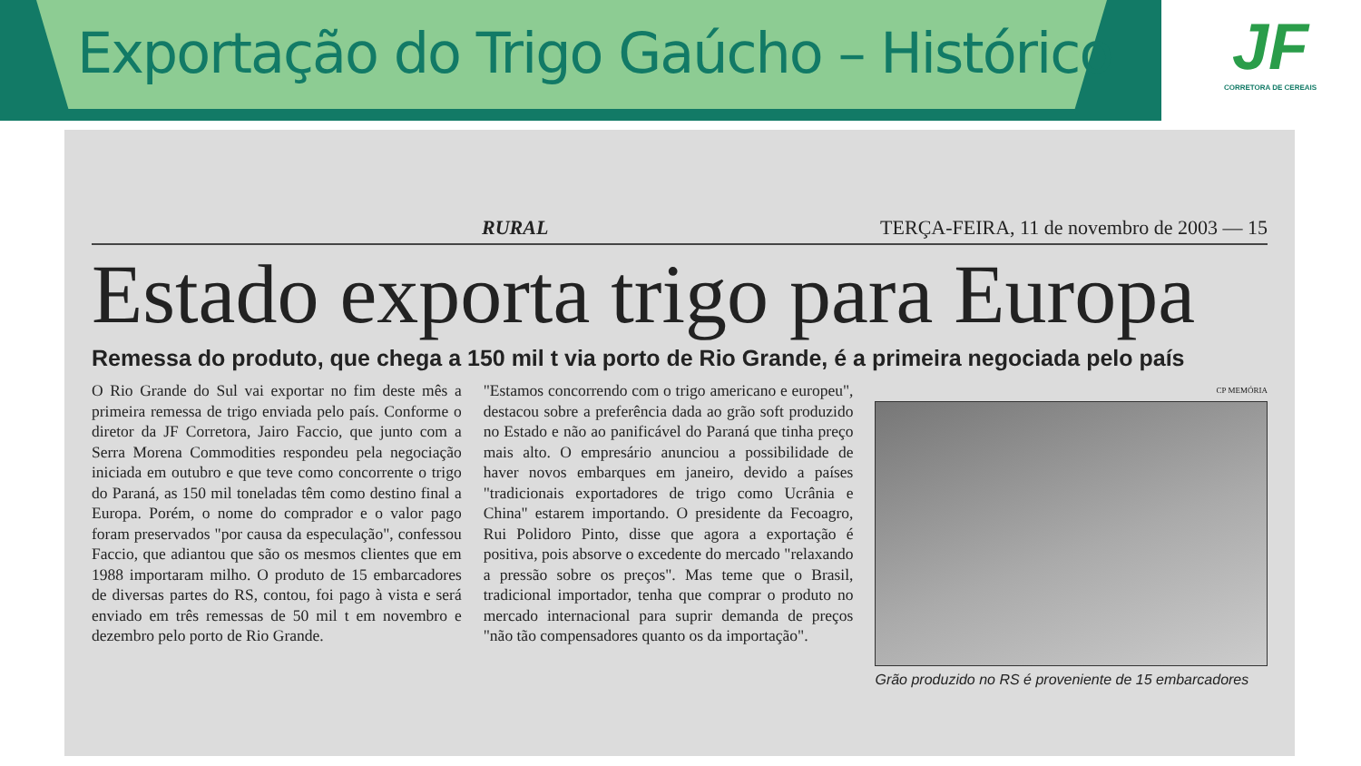Exportação do Trigo Gaúcho – Histórico
JF
CORRETORA DE CEREAIS
RURAL TERÇA-FEIRA, 11 de novembro de 2003 — 15
Estado exporta trigo para Europa
Remessa do produto, que chega a 150 mil t via porto de Rio Grande, é a primeira negociada pelo país
O Rio Grande do Sul vai exportar no fim deste mês a primeira remessa de trigo enviada pelo país. Conforme o diretor da JF Corretora, Jairo Faccio, que junto com a Serra Morena Commodities respondeu pela negociação iniciada em outubro e que teve como concorrente o trigo do Paraná, as 150 mil toneladas têm como destino final a Europa. Porém, o nome do comprador e o valor pago foram preservados "por causa da especulação", confessou Faccio, que adiantou que são os mesmos clientes que em 1988 importaram milho. O produto de 15 embarcadores de diversas partes do RS, contou, foi pago à vista e será enviado em três remessas de 50 mil t em novembro e dezembro pelo porto de Rio Grande.
"Estamos concorrendo com o trigo americano e europeu", destacou sobre a preferência dada ao grão soft produzido no Estado e não ao panificável do Paraná que tinha preço mais alto. O empresário anunciou a possibilidade de haver novos embarques em janeiro, devido a países "tradicionais exportadores de trigo como Ucrânia e China" estarem importando. O presidente da Fecoagro, Rui Polidoro Pinto, disse que agora a exportação é positiva, pois absorve o excedente do mercado "relaxando a pressão sobre os preços". Mas teme que o Brasil, tradicional importador, tenha que comprar o produto no mercado internacional para suprir demanda de preços "não tão compensadores quanto os da importação".
CP MEMÓRIA
Grão produzido no RS é proveniente de 15 embarcadores